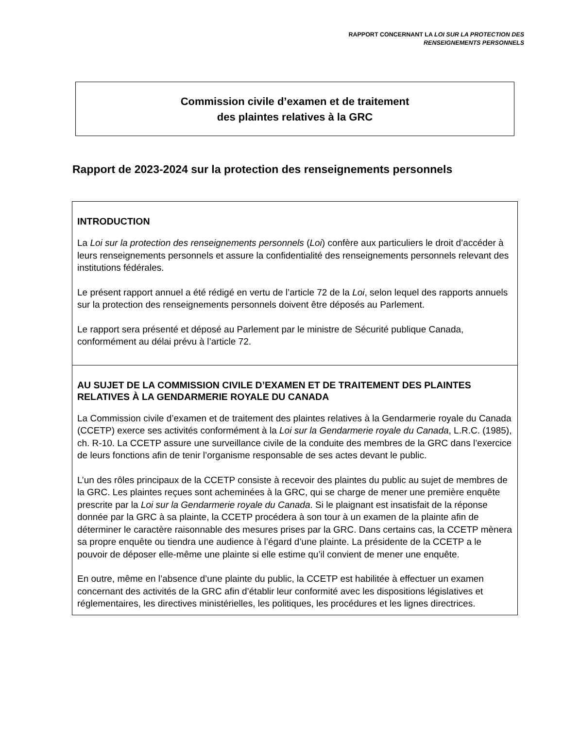RAPPORT CONCERNANT LA LOI SUR LA PROTECTION DES
RENSEIGNEMENTS PERSONNELS
Commission civile d’examen et de traitement
des plaintes relatives à la GRC
Rapport de 2023-2024 sur la protection des renseignements personnels
INTRODUCTION
La Loi sur la protection des renseignements personnels (Loi) confère aux particuliers le droit d’accéder à leurs renseignements personnels et assure la confidentialité des renseignements personnels relevant des institutions fédérales.
Le présent rapport annuel a été rédigé en vertu de l’article 72 de la Loi, selon lequel des rapports annuels sur la protection des renseignements personnels doivent être déposés au Parlement.
Le rapport sera présenté et déposé au Parlement par le ministre de Sécurité publique Canada, conformément au délai prévu à l’article 72.
AU SUJET DE LA COMMISSION CIVILE D’EXAMEN ET DE TRAITEMENT DES PLAINTES RELATIVES À LA GENDARMERIE ROYALE DU CANADA
La Commission civile d’examen et de traitement des plaintes relatives à la Gendarmerie royale du Canada (CCETP) exerce ses activités conformément à la Loi sur la Gendarmerie royale du Canada, L.R.C. (1985), ch. R-10. La CCETP assure une surveillance civile de la conduite des membres de la GRC dans l’exercice de leurs fonctions afin de tenir l’organisme responsable de ses actes devant le public.
L’un des rôles principaux de la CCETP consiste à recevoir des plaintes du public au sujet de membres de la GRC. Les plaintes reçues sont acheminées à la GRC, qui se charge de mener une première enquête prescrite par la Loi sur la Gendarmerie royale du Canada. Si le plaignant est insatisfait de la réponse donnée par la GRC à sa plainte, la CCETP procédera à son tour à un examen de la plainte afin de déterminer le caractère raisonnable des mesures prises par la GRC. Dans certains cas, la CCETP mènera sa propre enquête ou tiendra une audience à l’égard d’une plainte. La présidente de la CCETP a le pouvoir de déposer elle-même une plainte si elle estime qu’il convient de mener une enquête.
En outre, même en l’absence d’une plainte du public, la CCETP est habilitée à effectuer un examen concernant des activités de la GRC afin d’établir leur conformité avec les dispositions législatives et réglementaires, les directives ministérielles, les politiques, les procédures et les lignes directrices.